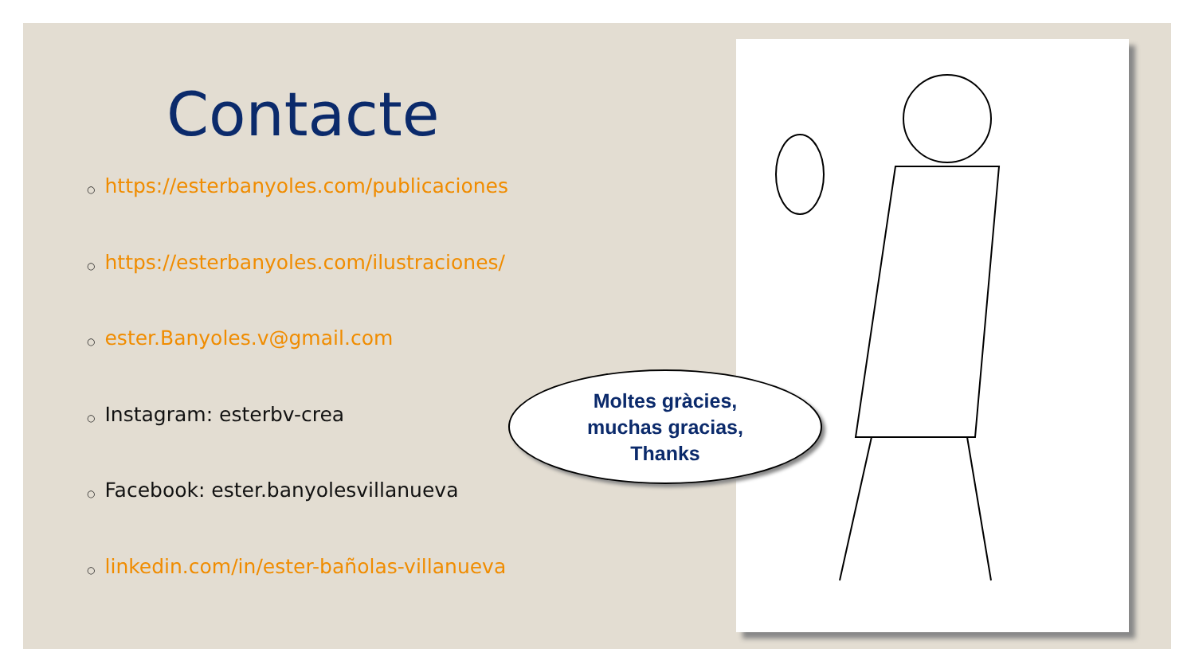Contacte
○ https://esterbanyoles.com/publicaciones
○ https://esterbanyoles.com/ilustraciones/
○ ester.Banyoles.v@gmail.com
○ Instagram: esterbv-crea
○ Facebook: ester.banyolesvillanueva
○ linkedin.com/in/ester-bañolas-villanueva
Moltes gràcies,
muchas gracias,
Thanks